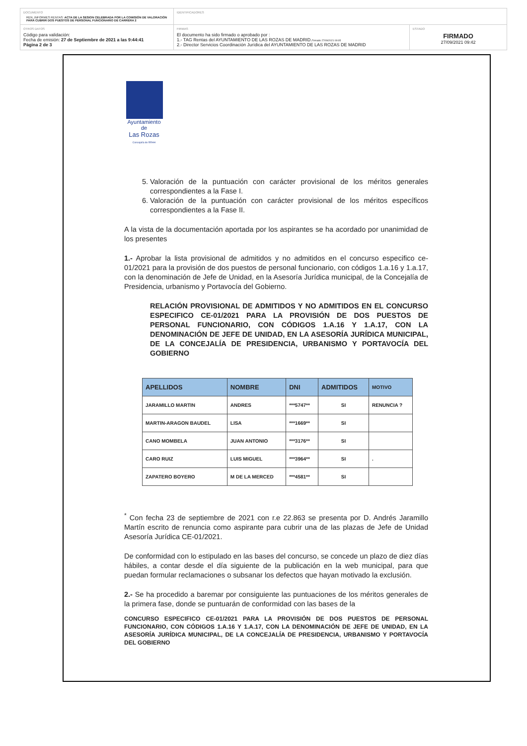DOCUMENTO
REN_INFORMES RENTAS: ACTA DE LA SESION CELEBRADA POR LA COMISIÓN DE VALORACIÓN PARA CUBRIR DOS PUESTOS DE PERSONAL FUNCIONARIO DE CARRERA 2
IDENTIFICADORES
OTROS DATOS
Código para validación:
Fecha de emisión: 27 de Septiembre de 2021 a las 9:44:41
Página 2 de 3
FIRMAS
El documento ha sido firmado o aprobado por :
1.- TAG Rentas del AYUNTAMIENTO DE LAS ROZAS DE MADRID.Firmado 27/09/2021 09:05
2.- Director Servicios Coordinación Jurídica del AYUNTAMIENTO DE LAS ROZAS DE MADRID
ESTADO
FIRMADO
27/09/2021 09:42
Ayuntamiento de
Las Rozas
Concejalía de RRHH
5. Valoración de la puntuación con carácter provisional de los méritos generales correspondientes a la Fase I.
6. Valoración de la puntuación con carácter provisional de los méritos específicos correspondientes a la Fase II.
A la vista de la documentación aportada por los aspirantes se ha acordado por unanimidad de los presentes
1.- Aprobar la lista provisional de admitidos y no admitidos en el concurso especifico ce-01/2021 para la provisión de dos puestos de personal funcionario, con códigos 1.a.16 y 1.a.17, con la denominación de Jefe de Unidad, en la Asesoría Jurídica municipal, de la Concejalía de Presidencia, urbanismo y Portavocía del Gobierno.
RELACIÓN PROVISIONAL DE ADMITIDOS Y NO ADMITIDOS EN EL CONCURSO ESPECIFICO CE-01/2021 PARA LA PROVISIÓN DE DOS PUESTOS DE PERSONAL FUNCIONARIO, CON CÓDIGOS 1.A.16 Y 1.A.17, CON LA DENOMINACIÓN DE JEFE DE UNIDAD, EN LA ASESORÍA JURÍDICA MUNICIPAL, DE LA CONCEJALÍA DE PRESIDENCIA, URBANISMO Y PORTAVOCÍA DEL GOBIERNO
| APELLIDOS | NOMBRE | DNI | ADMITIDOS | MOTIVO |
| --- | --- | --- | --- | --- |
| JARAMILLO MARTIN | ANDRES | ***5747** | SI | RENUNCIA ? |
| MARTIN-ARAGON BAUDEL | LISA | ***1669** | SI | |
| CANO MOMBELA | JUAN ANTONIO | ***3176** | SI | |
| CARO RUIZ | LUIS MIGUEL | ***3964** | SI | . |
| ZAPATERO BOYERO | M DE LA MERCED | ***4581** | SI | |
<sup>*</sup> Con fecha 23 de septiembre de 2021 con r.e 22.863 se presenta por D. Andrés Jaramillo Martín escrito de renuncia como aspirante para cubrir una de las plazas de Jefe de Unidad Asesoría Jurídica CE-01/2021.
De conformidad con lo estipulado en las bases del concurso, se concede un plazo de diez días hábiles, a contar desde el día siguiente de la publicación en la web municipal, para que puedan formular reclamaciones o subsanar los defectos que hayan motivado la exclusión.
2.- Se ha procedido a baremar por consiguiente las puntuaciones de los méritos generales de la primera fase, donde se puntuarán de conformidad con las bases de la
CONCURSO ESPECIFICO CE-01/2021 PARA LA PROVISIÓN DE DOS PUESTOS DE PERSONAL FUNCIONARIO, CON CÓDIGOS 1.A.16 Y 1.A.17, CON LA DENOMINACIÓN DE JEFE DE UNIDAD, EN LA ASESORÍA JURÍDICA MUNICIPAL, DE LA CONCEJALÍA DE PRESIDENCIA, URBANISMO Y PORTAVOCÍA DEL GOBIERNO